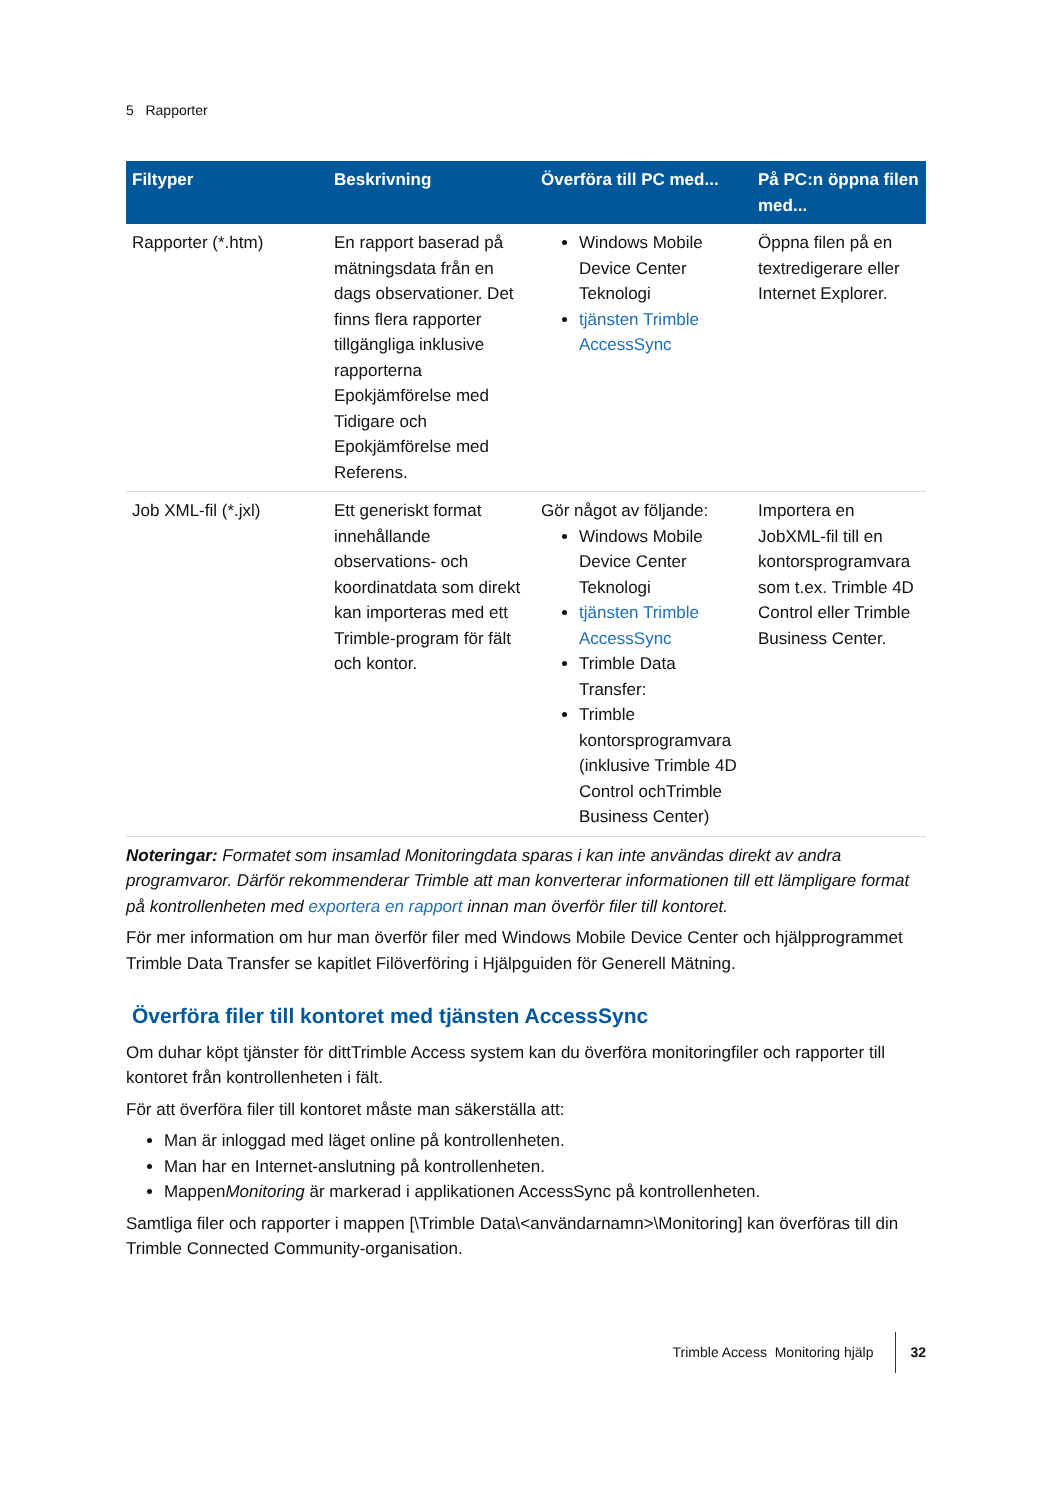5 Rapporter
| Filtyper | Beskrivning | Överföra till PC med... | På PC:n öppna filen med... |
| --- | --- | --- | --- |
| Rapporter (*.htm) | En rapport baserad på mätningsdata från en dags observationer. Det finns flera rapporter tillgängliga inklusive rapporterna Epokjämförelse med Tidigare och Epokjämförelse med Referens. | Windows Mobile Device Center Teknologi tjänsten Trimble AccessSync | Öppna filen på en textredigerare eller Internet Explorer. |
| Job XML-fil (*.jxl) | Ett generiskt format innehållande observations- och koordinatdata som direkt kan importeras med ett Trimble-program för fält och kontor. | Gör något av följande: Windows Mobile Device Center Teknologi tjänsten Trimble AccessSync Trimble Data Transfer: Trimble kontorsprogramvara (inklusive Trimble 4D Control ochTrimble Business Center) | Importera en JobXML-fil till en kontorsprogramvara som t.ex. Trimble 4D Control eller Trimble Business Center. |
Noteringar: Formatet som insamlad Monitoringdata sparas i kan inte användas direkt av andra programvaror. Därför rekommenderar Trimble att man konverterar informationen till ett lämpligare format på kontrollenheten med exportera en rapport innan man överför filer till kontoret.
För mer information om hur man överför filer med Windows Mobile Device Center och hjälpprogrammet Trimble Data Transfer se kapitlet Filöverföring i Hjälpguiden för Generell Mätning.
Överföra filer till kontoret med tjänsten AccessSync
Om duhar köpt tjänster för dittTrimble Access system kan du överföra monitoringfiler och rapporter till kontoret från kontrollenheten i fält.
För att överföra filer till kontoret måste man säkerställa att:
Man är inloggad med läget online på kontrollenheten.
Man har en Internet-anslutning på kontrollenheten.
MappenMonitoring är markerad i applikationen AccessSync på kontrollenheten.
Samtliga filer och rapporter i mappen [\Trimble Data\<användarnamn>\Monitoring] kan överföras till din Trimble Connected Community-organisation.
Trimble Access Monitoring hjälp 32